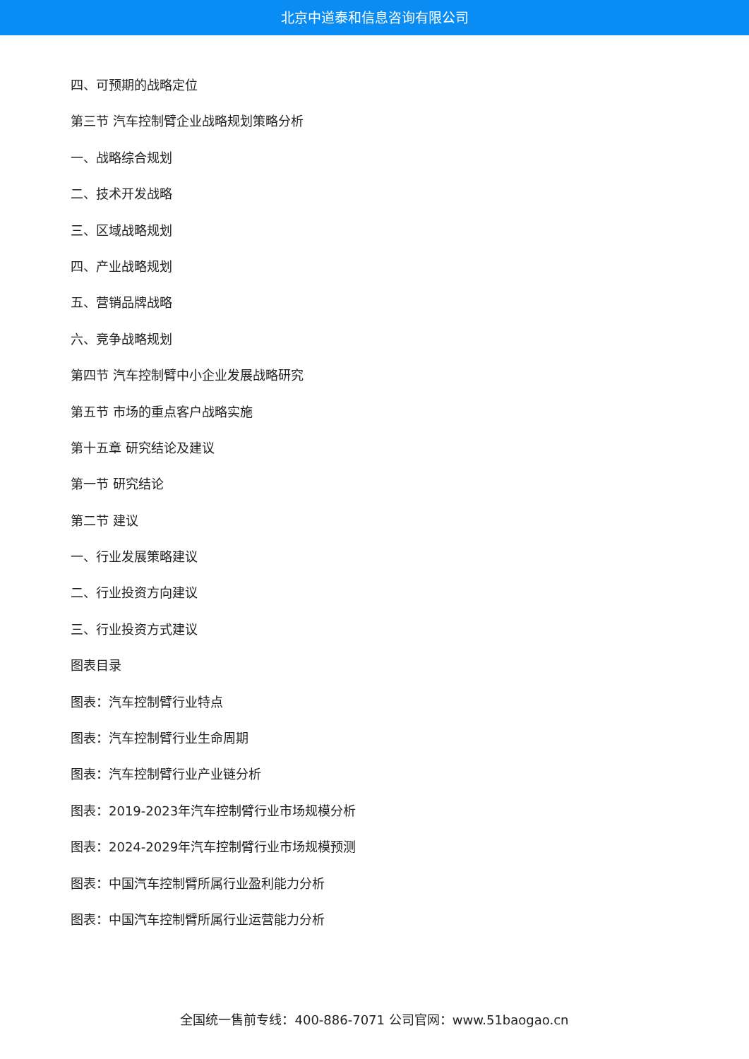北京中道泰和信息咨询有限公司
四、可预期的战略定位
第三节 汽车控制臂企业战略规划策略分析
一、战略综合规划
二、技术开发战略
三、区域战略规划
四、产业战略规划
五、营销品牌战略
六、竞争战略规划
第四节 汽车控制臂中小企业发展战略研究
第五节 市场的重点客户战略实施
第十五章 研究结论及建议
第一节 研究结论
第二节 建议
一、行业发展策略建议
二、行业投资方向建议
三、行业投资方式建议
图表目录
图表：汽车控制臂行业特点
图表：汽车控制臂行业生命周期
图表：汽车控制臂行业产业链分析
图表：2019-2023年汽车控制臂行业市场规模分析
图表：2024-2029年汽车控制臂行业市场规模预测
图表：中国汽车控制臂所属行业盈利能力分析
图表：中国汽车控制臂所属行业运营能力分析
全国统一售前专线：400-886-7071 公司官网：www.51baogao.cn